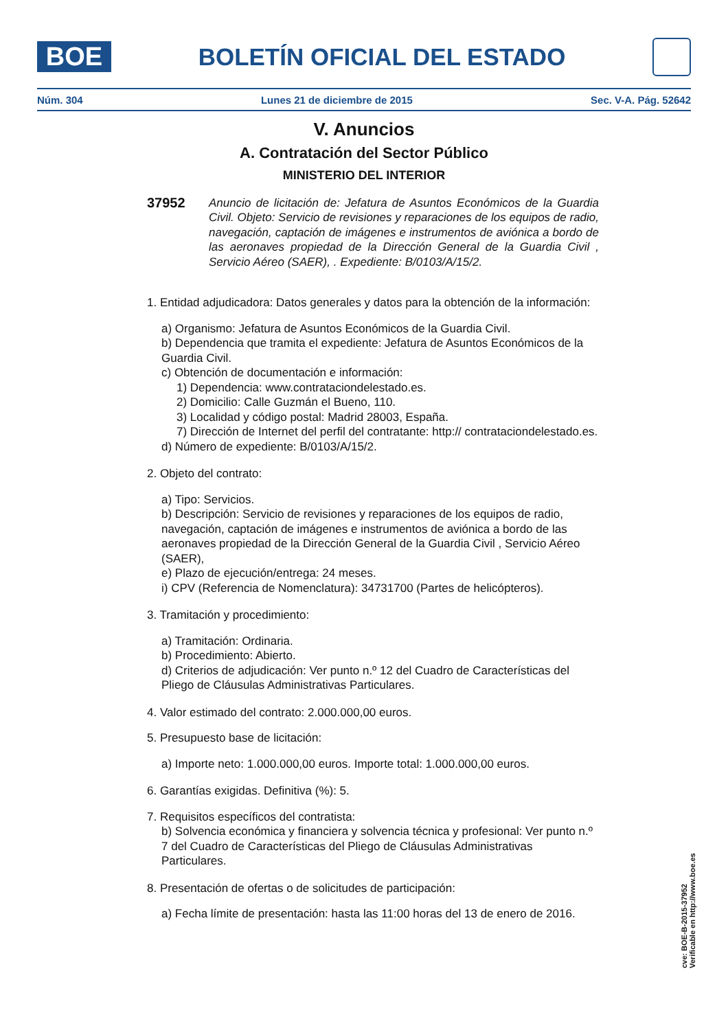BOE
BOLETÍN OFICIAL DEL ESTADO
Núm. 304 Lunes 21 de diciembre de 2015 Sec. V-A. Pág. 52642
V. Anuncios
A. Contratación del Sector Público
MINISTERIO DEL INTERIOR
37952
Anuncio de licitación de: Jefatura de Asuntos Económicos de la Guardia Civil. Objeto: Servicio de revisiones y reparaciones de los equipos de radio, navegación, captación de imágenes e instrumentos de aviónica a bordo de las aeronaves propiedad de la Dirección General de la Guardia Civil , Servicio Aéreo (SAER), . Expediente: B/0103/A/15/2.
1. Entidad adjudicadora: Datos generales y datos para la obtención de la información:
a) Organismo: Jefatura de Asuntos Económicos de la Guardia Civil.
b) Dependencia que tramita el expediente: Jefatura de Asuntos Económicos de la Guardia Civil.
c) Obtención de documentación e información:
1) Dependencia: www.contrataciondelestado.es.
2) Domicilio: Calle Guzmán el Bueno, 110.
3) Localidad y código postal: Madrid 28003, España.
7) Dirección de Internet del perfil del contratante: http:// contrataciondelestado.es.
d) Número de expediente: B/0103/A/15/2.
2. Objeto del contrato:
a) Tipo: Servicios.
b) Descripción: Servicio de revisiones y reparaciones de los equipos de radio, navegación, captación de imágenes e instrumentos de aviónica a bordo de las aeronaves propiedad de la Dirección General de la Guardia Civil , Servicio Aéreo (SAER),
e) Plazo de ejecución/entrega: 24 meses.
i) CPV (Referencia de Nomenclatura): 34731700 (Partes de helicópteros).
3. Tramitación y procedimiento:
a) Tramitación: Ordinaria.
b) Procedimiento: Abierto.
d) Criterios de adjudicación: Ver punto n.º 12 del Cuadro de Características del Pliego de Cláusulas Administrativas Particulares.
4. Valor estimado del contrato: 2.000.000,00 euros.
5. Presupuesto base de licitación:
a) Importe neto: 1.000.000,00 euros. Importe total: 1.000.000,00 euros.
6. Garantías exigidas. Definitiva (%): 5.
7. Requisitos específicos del contratista:
b) Solvencia económica y financiera y solvencia técnica y profesional: Ver punto n.º 7 del Cuadro de Características del Pliego de Cláusulas Administrativas Particulares.
8. Presentación de ofertas o de solicitudes de participación:
a) Fecha límite de presentación: hasta las 11:00 horas del 13 de enero de 2016.
cve: BOE-B-2015-37952
Verificable en http://www.boe.es